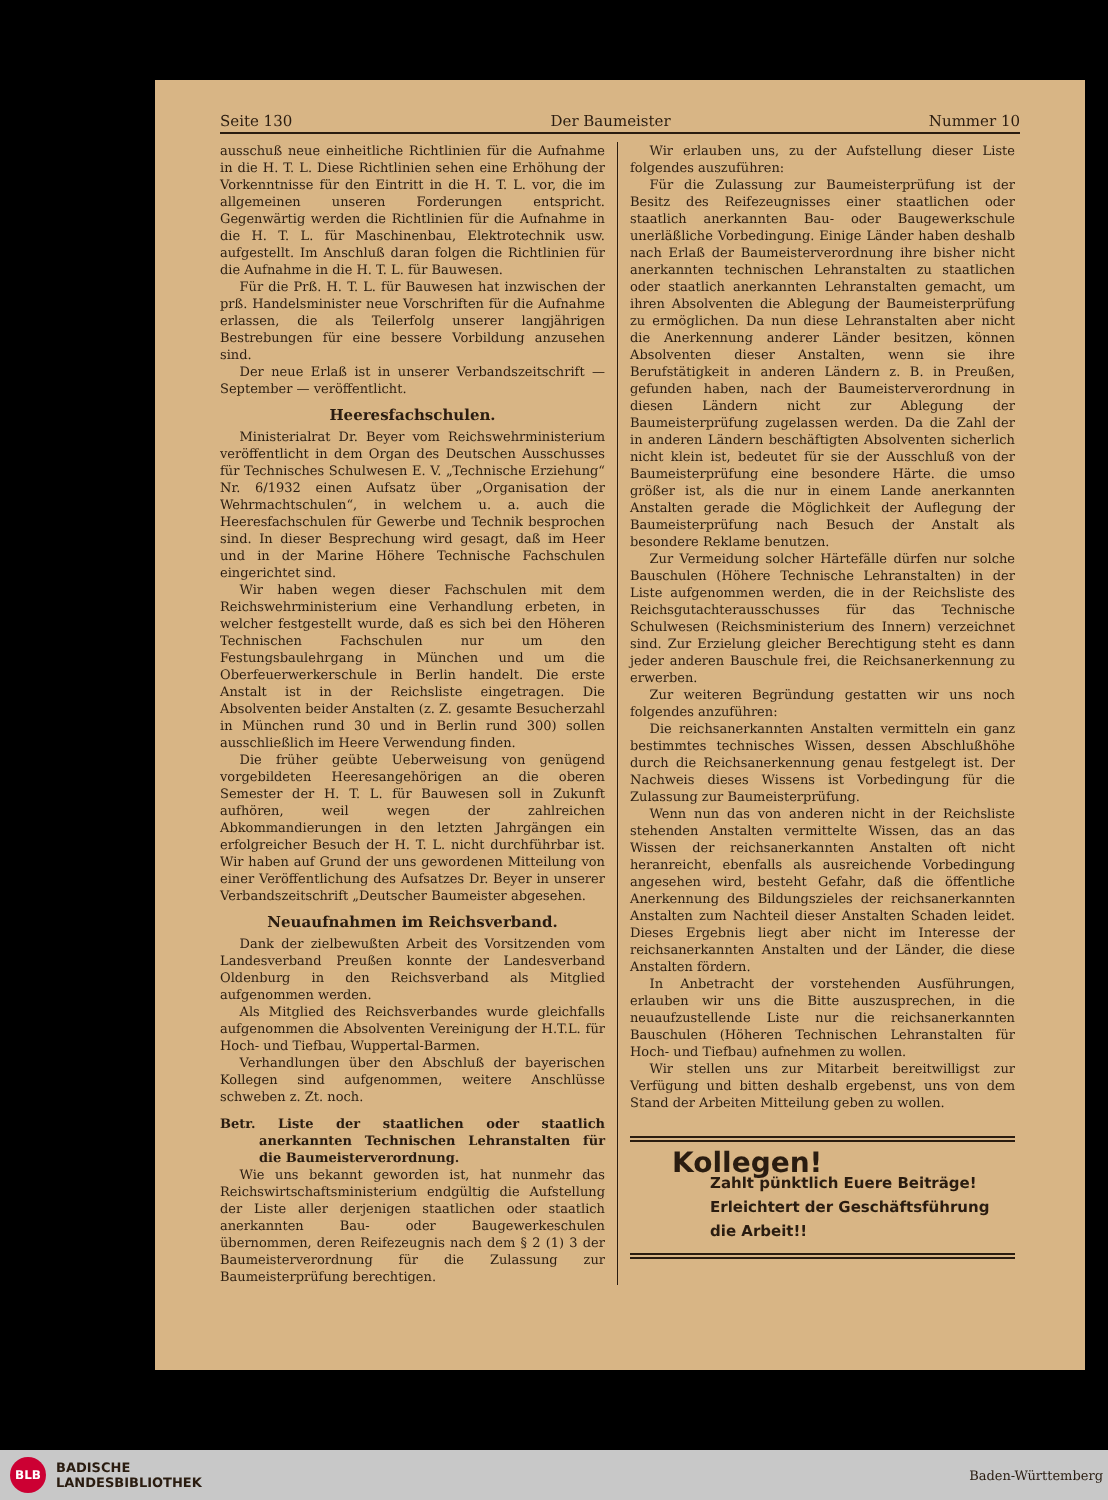Seite 130 Der Baumeister Nummer 10
ausschuß neue einheitliche Richtlinien für die Aufnahme in die H. T. L. Diese Richtlinien sehen eine Erhöhung der Vorkenntnisse für den Eintritt in die H. T. L. vor, die im allgemeinen unseren Forderungen entspricht. Gegenwärtig werden die Richtlinien für die Aufnahme in die H. T. L. für Maschinenbau, Elektrotechnik usw. aufgestellt. Im Anschluß daran folgen die Richtlinien für die Aufnahme in die H. T. L. für Bauwesen.
Für die Prß. H. T. L. für Bauwesen hat inzwischen der prß. Handelsminister neue Vorschriften für die Aufnahme erlassen, die als Teilerfolg unserer langjährigen Bestrebungen für eine bessere Vorbildung anzusehen sind.
Der neue Erlaß ist in unserer Verbandszeitschrift — September — veröffentlicht.
Heeresfachschulen.
Ministerialrat Dr. Beyer vom Reichswehrministerium veröffentlicht in dem Organ des Deutschen Ausschusses für Technisches Schulwesen E. V. „Technische Erziehung“ Nr. 6/1932 einen Aufsatz über „Organisation der Wehrmachtschulen“, in welchem u. a. auch die Heeresfachschulen für Gewerbe und Technik besprochen sind. In dieser Besprechung wird gesagt, daß im Heer und in der Marine Höhere Technische Fachschulen eingerichtet sind.
Wir haben wegen dieser Fachschulen mit dem Reichswehrministerium eine Verhandlung erbeten, in welcher festgestellt wurde, daß es sich bei den Höheren Technischen Fachschulen nur um den Festungsbaulehrgang in München und um die Oberfeuerwerkerschule in Berlin handelt. Die erste Anstalt ist in der Reichsliste eingetragen. Die Absolventen beider Anstalten (z. Z. gesamte Besucherzahl in München rund 30 und in Berlin rund 300) sollen ausschließlich im Heere Verwendung finden.
Die früher geübte Ueberweisung von genügend vorgebildeten Heeresangehörigen an die oberen Semester der H. T. L. für Bauwesen soll in Zukunft aufhören, weil wegen der zahlreichen Abkommandierungen in den letzten Jahrgängen ein erfolgreicher Besuch der H. T. L. nicht durchführbar ist. Wir haben auf Grund der uns gewordenen Mitteilung von einer Veröffentlichung des Aufsatzes Dr. Beyer in unserer Verbandszeitschrift „Deutscher Baumeister abgesehen.
Neuaufnahmen im Reichsverband.
Dank der zielbewußten Arbeit des Vorsitzenden vom Landesverband Preußen konnte der Landesverband Oldenburg in den Reichsverband als Mitglied aufgenommen werden.
Als Mitglied des Reichsverbandes wurde gleichfalls aufgenommen die Absolventen Vereinigung der H.T.L. für Hoch- und Tiefbau, Wuppertal-Barmen.
Verhandlungen über den Abschluß der bayerischen Kollegen sind aufgenommen, weitere Anschlüsse schweben z. Zt. noch.
Betr. Liste der staatlichen oder staatlich anerkannten Technischen Lehranstalten für die Baumeisterverordnung.
Wie uns bekannt geworden ist, hat nunmehr das Reichswirtschaftsministerium endgültig die Aufstellung der Liste aller derjenigen staatlichen oder staatlich anerkannten Bau- oder Baugewerkeschulen übernommen, deren Reifezeugnis nach dem § 2 (1) 3 der Baumeisterverordnung für die Zulassung zur Baumeisterprüfung berechtigen.
Wir erlauben uns, zu der Aufstellung dieser Liste folgendes auszuführen:
Für die Zulassung zur Baumeisterprüfung ist der Besitz des Reifezeugnisses einer staatlichen oder staatlich anerkannten Bau- oder Baugewerkschule unerläßliche Vorbedingung. Einige Länder haben deshalb nach Erlaß der Baumeisterverordnung ihre bisher nicht anerkannten technischen Lehranstalten zu staatlichen oder staatlich anerkannten Lehranstalten gemacht, um ihren Absolventen die Ablegung der Baumeisterprüfung zu ermöglichen. Da nun diese Lehranstalten aber nicht die Anerkennung anderer Länder besitzen, können Absolventen dieser Anstalten, wenn sie ihre Berufstätigkeit in anderen Ländern z. B. in Preußen, gefunden haben, nach der Baumeisterverordnung in diesen Ländern nicht zur Ablegung der Baumeisterprüfung zugelassen werden. Da die Zahl der in anderen Ländern beschäftigten Absolventen sicherlich nicht klein ist, bedeutet für sie der Ausschluß von der Baumeisterprüfung eine besondere Härte. die umso größer ist, als die nur in einem Lande anerkannten Anstalten gerade die Möglichkeit der Auflegung der Baumeisterprüfung nach Besuch der Anstalt als besondere Reklame benutzen.
Zur Vermeidung solcher Härtefälle dürfen nur solche Bauschulen (Höhere Technische Lehranstalten) in der Liste aufgenommen werden, die in der Reichsliste des Reichsgutachterausschusses für das Technische Schulwesen (Reichsministerium des Innern) verzeichnet sind. Zur Erzielung gleicher Berechtigung steht es dann jeder anderen Bauschule frei, die Reichsanerkennung zu erwerben.
Zur weiteren Begründung gestatten wir uns noch folgendes anzuführen:
Die reichsanerkannten Anstalten vermitteln ein ganz bestimmtes technisches Wissen, dessen Abschlußhöhe durch die Reichsanerkennung genau festgelegt ist. Der Nachweis dieses Wissens ist Vorbedingung für die Zulassung zur Baumeisterprüfung.
Wenn nun das von anderen nicht in der Reichsliste stehenden Anstalten vermittelte Wissen, das an das Wissen der reichsanerkannten Anstalten oft nicht heranreicht, ebenfalls als ausreichende Vorbedingung angesehen wird, besteht Gefahr, daß die öffentliche Anerkennung des Bildungszieles der reichsanerkannten Anstalten zum Nachteil dieser Anstalten Schaden leidet. Dieses Ergebnis liegt aber nicht im Interesse der reichsanerkannten Anstalten und der Länder, die diese Anstalten fördern.
In Anbetracht der vorstehenden Ausführungen, erlauben wir uns die Bitte auszusprechen, in die neuaufzustellende Liste nur die reichsanerkannten Bauschulen (Höheren Technischen Lehranstalten für Hoch- und Tiefbau) aufnehmen zu wollen.
Wir stellen uns zur Mitarbeit bereitwilligst zur Verfügung und bitten deshalb ergebenst, uns von dem Stand der Arbeiten Mitteilung geben zu wollen.
Kollegen!
Zahlt pünktlich Euere Beiträge!
Erleichtert der Geschäftsführung
die Arbeit!!
BLB BADISCHE
LANDESBIBLIOTHEK Baden-Württemberg